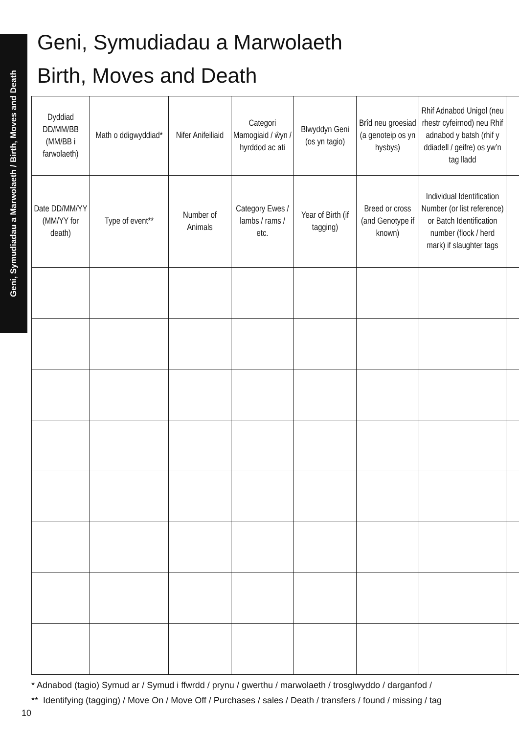Geni, Symudiadau a Marwolaeth / Birth, Moves and Death
Geni, Symudiadau a Marwolaeth
Birth, Moves and Death
| Dyddiad DD/MM/BB (MM/BB i farwolaeth) | Math o ddigwyddiad* | Nifer Anifeiliaid | Categori Mamogiaid / ŵyn / hyrddod ac ati | Blwyddyn Geni (os yn tagio) | Brîd neu groesiad (a genoteip os yn hysbys) | Rhif Adnabod Unigol (neu rhestr cyfeirnod) neu Rhif adnabod y batsh (rhif y ddiadell / geifre) os yw’n tag lladd | |
| --- | --- | --- | --- | --- | --- | --- | --- |
| Date DD/MM/YY (MM/YY for death) | Type of event** | Number of Animals | Category Ewes / lambs / rams / etc. | Year of Birth (if tagging) | Breed or cross (and Genotype if known) | Individual Identification Number (or list reference) or Batch Identification number (flock / herd mark) if slaughter tags | |
* Adnabod (tagio) Symud ar / Symud i ffwrdd / prynu / gwerthu / marwolaeth / trosglwyddo / darganfod /
** Identifying (tagging) / Move On / Move Off / Purchases / sales / Death / transfers / found / missing / tag
10